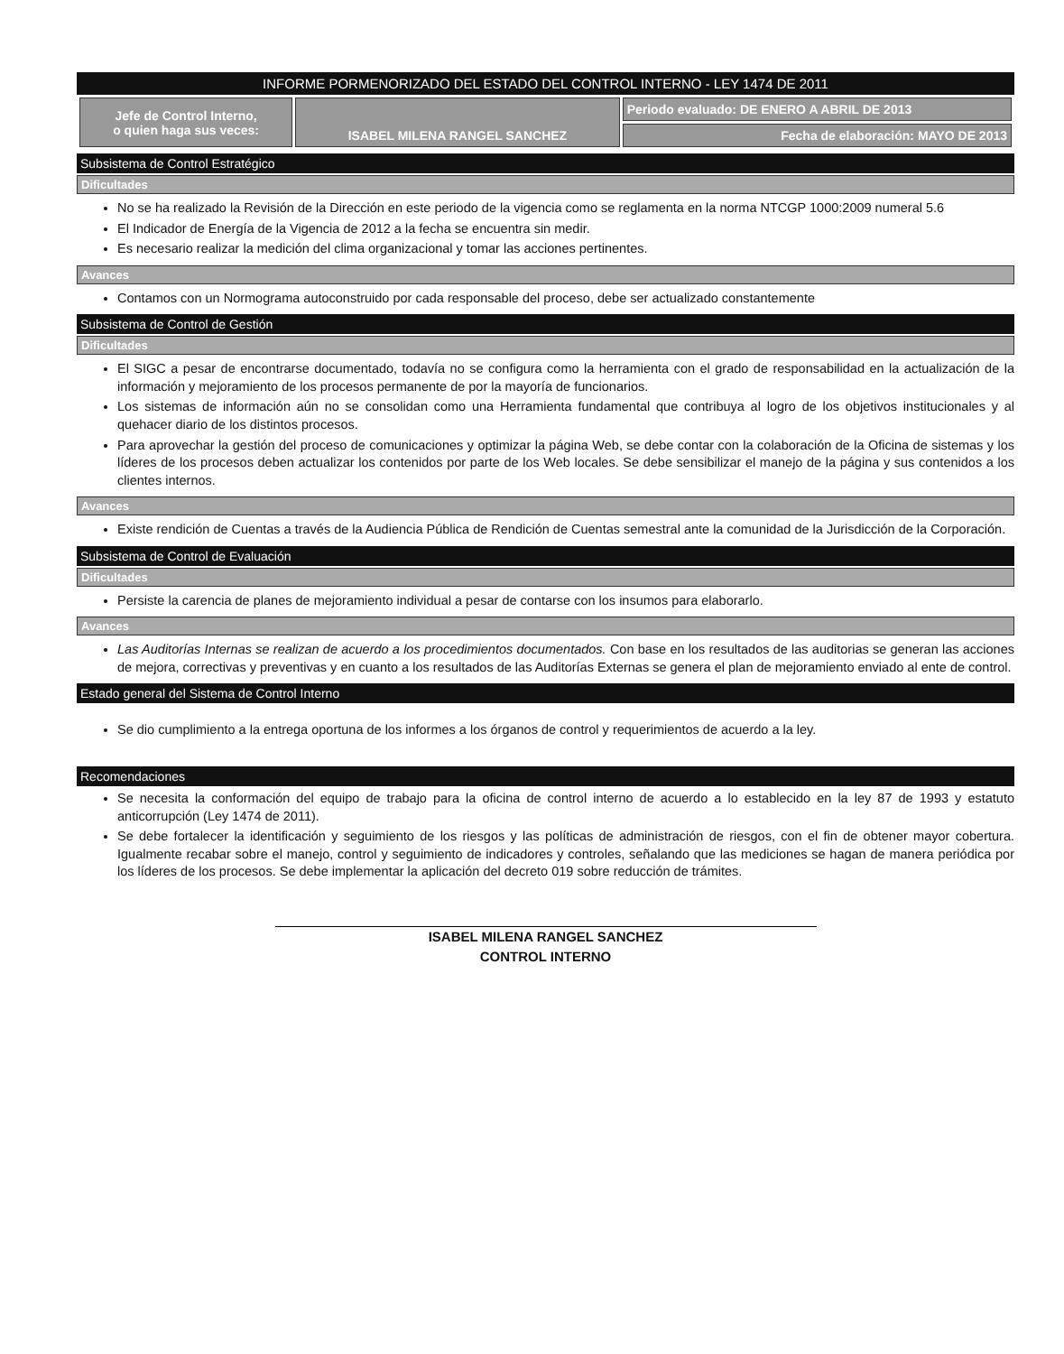INFORME PORMENORIZADO DEL ESTADO DEL CONTROL INTERNO - LEY 1474 DE 2011
| Jefe de Control Interno, o quien haga sus veces: | ISABEL MILENA RANGEL SANCHEZ | Periodo evaluado: DE ENERO A ABRIL DE 2013 |
| | | Fecha de elaboración: MAYO DE 2013 |
Subsistema de Control Estratégico
Dificultades
No se ha realizado la Revisión de la Dirección en este periodo de la vigencia como se reglamenta en la norma NTCGP 1000:2009 numeral 5.6
El Indicador de Energía de la Vigencia de 2012 a la fecha se encuentra sin medir.
Es necesario realizar la medición del clima organizacional y tomar las acciones pertinentes.
Avances
Contamos con un Normograma autoconstruido por cada responsable del proceso, debe ser actualizado constantemente
Subsistema de Control de Gestión
Dificultades
El SIGC a pesar de encontrarse documentado, todavía no se configura como la herramienta con el grado de responsabilidad en la actualización de la información y mejoramiento de los procesos permanente de por la mayoría de funcionarios.
Los sistemas de información aún no se consolidan como una Herramienta fundamental que contribuya al logro de los objetivos institucionales y al quehacer diario de los distintos procesos.
Para aprovechar la gestión del proceso de comunicaciones y optimizar la página Web, se debe contar con la colaboración de la Oficina de sistemas y los líderes de los procesos deben actualizar los contenidos por parte de los Web locales. Se debe sensibilizar el manejo de la página y sus contenidos a los clientes internos.
Avances
Existe rendición de Cuentas a través de la Audiencia Pública de Rendición de Cuentas semestral ante la comunidad de la Jurisdicción de la Corporación.
Subsistema de Control de Evaluación
Dificultades
Persiste la carencia de planes de mejoramiento individual a pesar de contarse con los insumos para elaborarlo.
Avances
Las Auditorías Internas se realizan de acuerdo a los procedimientos documentados. Con base en los resultados de las auditorias se generan las acciones de mejora, correctivas y preventivas y en cuanto a los resultados de las Auditorías Externas se genera el plan de mejoramiento enviado al ente de control.
Estado general del Sistema de Control Interno
Se dio cumplimiento a la entrega oportuna de los informes a los órganos de control y requerimientos de acuerdo a la ley.
Recomendaciones
Se necesita la conformación del equipo de trabajo para la oficina de control interno de acuerdo a lo establecido en la ley 87 de 1993 y estatuto anticorrupción (Ley 1474 de 2011).
Se debe fortalecer la identificación y seguimiento de los riesgos y las políticas de administración de riesgos, con el fin de obtener mayor cobertura. Igualmente recabar sobre el manejo, control y seguimiento de indicadores y controles, señalando que las mediciones se hagan de manera periódica por los líderes de los procesos. Se debe implementar la aplicación del decreto 019 sobre reducción de trámites.
ISABEL MILENA RANGEL SANCHEZ
CONTROL INTERNO